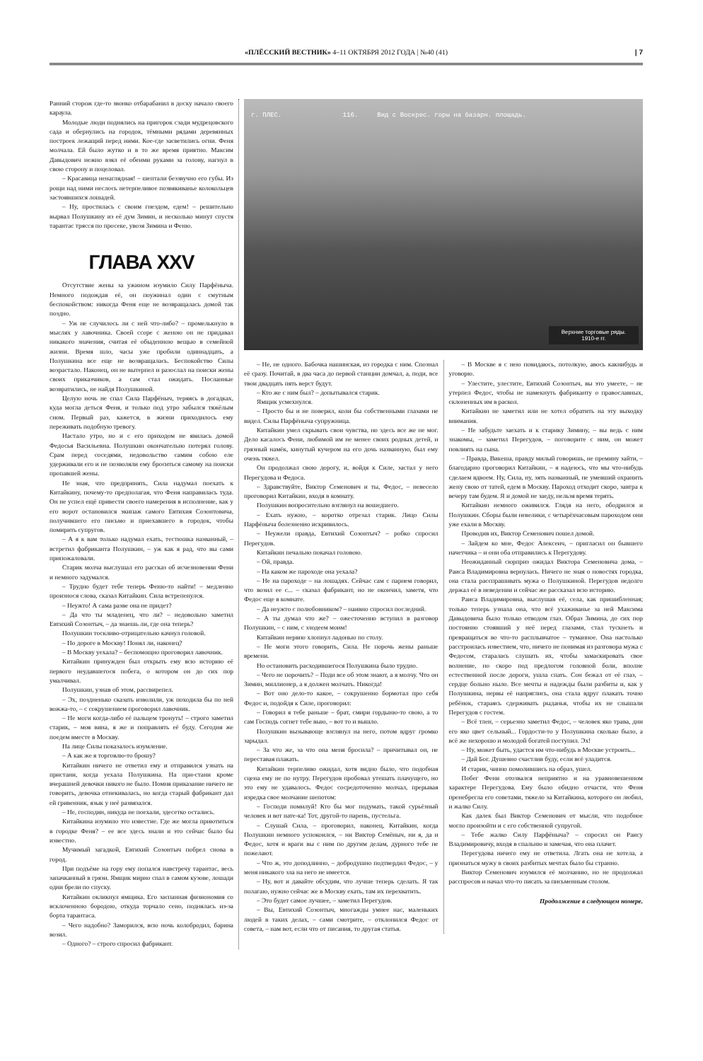«ПЛЁССКИЙ ВЕСТНИК» 4–11 ОКТЯБРЯ 2012 ГОДА | №40 (41) | 7
Ранний сторож где-то звонко отбарабанил в доску начало своего караула.
Молодые люди поднялись на пригорок сзади мудрецовского сада и обернулись на городок, тёмными рядами деревянных построек лежащий перед ними. Кое-где засветились огни. Феня молчала. Ей было жутко и в то же время приятно. Максим Давыдович нежно взял её обеими руками за голову, нагнул в свою сторону и поцеловал.
– Красавица ненаглядная! – шептали беззвучно его губы. Из рощи над ними неслось нетерпеливое позвякиванье колокольцев застоявшихся лошадей.
– Ну, простилась с своим гнездом, едем! – решительно вырвал Полушкину из её дум Зимин, и несколько минут спустя тарантас трясся по просеке, увозя Зимина и Феню.
ГЛАВА XXV
Отсутствие жены за ужином изумило Силу Парфёныча. Немного подождав её, он поужинал один с смутным беспокойством: никогда Феня еще не возвращалась домой так поздно.
– Уж не случилось ли с ней что-либо? – промелькнуло в мыслях у лавочника. Своей ссоре с женою он не придавал никакого значения, считая её обыденною вещью в семейной жизни. Время шло, часы уже пробили одиннадцать, а Полушкина все еще не возвращалась. Беспокойство Силы возрастало. Наконец, он не вытерпел и разослал на поиски жены своих приказчиков, а сам стал ожидать. Посланные возвратились, не найдя Полушкиной.
Целую ночь не спал Сила Парфёныч, теряясь в догадках, куда могла деться Феня, и только под утро забылся тяжёлым сном. Первый раз, кажется, в жизни приходилось ему переживать подобную тревогу.
Настало утро, но и с его приходом не явилась домой Федосья Васильевна. Полушкин окончательно потерял голову. Срам перед соседями, недовольство самим собою еле удерживали его и не позволяли ему броситься самому на поиски пропавшей жены.
Не зная, что предпринять, Сила надумал поехать к Китайкину, почему-то предполагая, что Феня направилась туда. Он не успел ещё привести своего намерения в исполнение, как у его ворот остановился экипаж самого Евтихия Созонтовича, получившего его письмо и приехавшего в городок, чтобы помирить супругов.
– А я к вам только надумал ехать, тестюшка названный, – встретил фабриканта Полушкин, – уж как я рад, что вы сами припожаловали.
Старик молча выслушал его рассказ об исчезновении Фени и немного задумался.
– Трудно будет тебе теперь Феню-то найти! – медленно произнося слова, сказал Китайкин. Сила встрепенулся.
– Неужто! А сама разве она не придет?
– Да что ты младенец, что ли? – недовольно заметил Евтихий Созонтыч, – да знаешь ли, где она теперь?
Полушкин тоскливо-отрицательно качнул головой.
– По дороге в Москву! Понял ли, наконец?
– В Москву уехала? – беспомощно проговорил лавочник.
Китайкин принужден был открыть ему всю историю её первого неудавшегося побега, о котором он до сих пор умалчивал.
Полушкин, узнав об этом, рассвирепел.
– Эх, поздненько сказать изволили, уж походила бы по ней вожжа-то, – с сокрушением проговорил лавочник.
– Не моги когда-либо её пальцем тронуть! – строго заметил старик, – моя вина, я же и поправлять её буду. Сегодня же поедем вместе в Москву.
На лице Силы показалось изумление.
– А как же я торговлю-то брошу?
Китайкин ничего не ответил ему и отправился узнать на пристани, когда уехала Полушкина. На при-стани кроме вчерашней девочки никого не было. Помня приказание ничего не говорить, девочка отнекивалась, но когда старый фабрикант дал ей гривенник, язык у неё развязался.
– Не, господин, никуда не поехали, здесетко остались.
Китайкина изумило это известие. Где же могла приютиться в городке Феня? – ее все здесь знали и это сейчас было бы известно.
Мучимый загадкой, Евтихий Созонтыч побрел снова в город.
При подъёме на гору ему попался навстречу тарантас, весь запачканный в грязи. Ямщик мирно спал в самом кузове, лошади одни брели по спуску.
Китайкин окликнул ямщика. Его заспанная физиономия со всклоченною бородою, откуда торчало сено, поднялась из-за борта тарантаса.
– Чего надобно? Заморился, всю ночь колобродил, барина возил.
– Одного? – строго спросил фабрикант.
г. ПЛЕС. 116. Вид с Воскрес. горы на базарн. площадь.
Верхние торговые ряды.
1910-е гг.
– Не, не одного. Бабочка нашинская, из городка с ним. Спознал её сразу. Почитай, в два часа до первой станции домчал, а, поди, все твои двадцать пять верст будут.
– Кто же с ним был? – допытывался старик.
Ямщик усмехнулся.
– Просто бы и не поверил, коли бы собственными глазами не видел. Силы Парфёныча супружница.
Китайкин умел скрывать свои чувства, но здесь все же не мог. Дело касалось Фени, любимой им не менее своих родных детей, и грязный намёк, кинутый кучером на его дочь названную, был ему очень тяжел.
Он продолжал свою дорогу, и, войдя к Силе, застал у него Перегудова и Федоса.
– Здравствуйте, Виктор Семенович и ты, Федос, – невесело проговорил Китайкин, входя в комнату.
Полушкин вопросительно взглянул на вошедшего.
– Ехать нужно, – коротко отрезал старик. Лицо Силы Парфёныча болезненно искривилось.
– Неужели правда, Евтихий Созонтыч? – робко спросил Перегудов.
Китайкин печально покачал головою.
– Ой, правда.
– На каком же пароходе она уехала?
– Не на пароходе – на лошадях. Сейчас сам с парнем говорил, что возил ее с... – сказал фабрикант, но не окончил, заметя, что Федос еще в комнате.
– Да неужто с полюбовником? – наивно спросил последний.
– А ты думал что же? – ожесточенно вступил в разговор Полушкин, – с ним, с злодеем моим!
Китайкин нервно хлопнул ладонью по столу.
– Не моги этого говорить, Сила. Не порочь жены раньше времени.
Но остановить расходившегося Полушкина было трудно.
– Чего не порочить? – Поди все об этом знают, а я молчу. Что он Зимин, миллионер, а я должен молчать. Никогда!
– Вот оно дело-то какое, – сокрушенно бормотал про себя Федос и, подойдя к Силе, проговорил:
– Говорил я тебе раньше – брат, смири гордыню-то свою, а то сам Господь согнет тебе выю, – вот то и вышло.
Полушкин вызывающе взглянул на него, потом вдруг громко зарыдал.
– За что же, за что она меня бросила? – причитывал он, не переставая плакать.
Китайкин терпеливо ожидал, хотя видно было, что подобная сцена ему не по нутру. Перегудов пробовал утешать плачущего, но это ему не удавалось. Федос сосредоточенно молчал, прерывая изредка свое молчание шепотом:
– Господи помилуй! Кто бы мог подумать, такой сурьёзный человек и вот нате-ка! Тот, другой-то парень, пустельга.
– Слушай Сила, – проговорил, наконец, Китайкин, когда Полушкин немного успокоился, – ни Виктор Семёныч, ни я, да и Федос, хотя и враги вы с ним по другим делам, дурного тебе не пожелают.
– Что ж, это доподлинно, – добродушно подтвердил Федос, – у меня никакого зла на него не имеется.
– Ну, вот и давайте обсудим, что лучше теперь сделать. Я так полагаю, нужно сейчас же в Москву ехать, там их перехватить.
– Это будет самое лучшее, – заметил Перегудов.
– Вы, Евтихий Созонтыч, многажды умнее нас, маленьких людей в таких делах, – сами смотрите, – отклонился Федос от совета, – нам вот, если что от писания, то другая статья.
– В Москве я с нею повидаюсь, потолкую, авось какнибудь и уговорю.
– Улестите, улестите, Евтихий Созонтыч, вы это умеете, – не утерпел Федос, чтобы не намекнуть фабриканту о православных, склоненных им в раскол.
Китайкин не заметил или не хотел обратить на эту выходку внимания.
– Не забудьте заехать и к старику Зимину, – вы ведь с ним знакомы, – заметил Перегудов, – поговорите с ним, он может повлиять на сына.
– Правда, Викеша, правду милый говоришь, не премину зайти, – благодарно проговорил Китайкин, – я надеюсь, что мы что-нибудь сделаем вдвоем. Ну, Сила, ну, зять названный, не умевший охранить жену свою от татей, едем в Москву. Пароход отходит скоро, завтра к вечеру там будем. Я и домой не заеду, нельзя время терять.
Китайкин немного оживился. Глядя на него, ободрился и Полушкин. Сборы были невелики, с четырёхчасовым пароходом они уже ехали в Москву.
Проводив их, Виктор Семенович пошел домой.
– Зайдем ко мне, Федос Алексеич, – пригласил он бывшего начетчика – и они оба отправились к Перегудову.
Неожиданный сюрприз ожидал Виктора Семеновича дома, – Раиса Владимировна вернулась. Ничего не зная о новостях городка, она стала расспрашивать мужа о Полушкиной. Перегудов недолго держал её в неведении и сейчас же рассказал всю историю.
Раиса Владимировна, выслушав её, села, как пришибленная; только теперь узнала она, что всё ухаживанье за ней Максима Давыдовича было только отводом глаз. Образ Зимина, до сих пор постоянно стоявший у неё перед глазами, стал тускнеть и превращаться во что-то расплывчатое – туманное. Она настолько расстроилась известием, что, ничего не понимая из разговора мужа с Федосом, старалась слушать их, чтобы замаскировать свое волнение, но скоро под предлогом головной боли, вполне естественной после дороги, ушла спать. Сон бежал от её глаз, – сердце больно ныло. Все мечты и надежды были разбиты и, как у Полушкина, нервы её напряглись, она стала вдруг плакать точно ребёнок, стараясь сдерживать рыданья, чтобы их не слышали Перегудов с гостем.
– Всё тлен, – серьезно заметил Федос, – человек яко трава, дни его яко цвет сельный... Гордости-то у Полушкина сколько было, а всё же нехорошо и молодой богатей поступил. Эх!
– Ну, может быть, удастся им что-нибудь в Москве устроить...
– Дай Бог. Душевно счастлив буду, если всё уладится.
И старик, чинно помолившись на образ, ушел.
Побег Фени отозвался неприятно и на уравновешенном характере Перегудова. Ему было обидно отчасти, что Феня пренебрегла его советами, тяжело за Китайкина, которого он любил, и жалко Силу.
Как далек был Виктор Семенович от мысли, что подобное могло произойти и с его собственной супругой.
– Тебе жалко Силу Парфёныча? – спросил он Раису Владимировичу, входя в спальню и замечая, что она плачет.
Перегудова ничего ему не ответила. Лгать она не хотела, а признаться мужу в своих разбитых мечтах было бы странно.
Виктор Семенович изумился её молчанию, но не продолжал расспросов и начал что-то писать за письменным столом.
Продолжение в следующем номере.